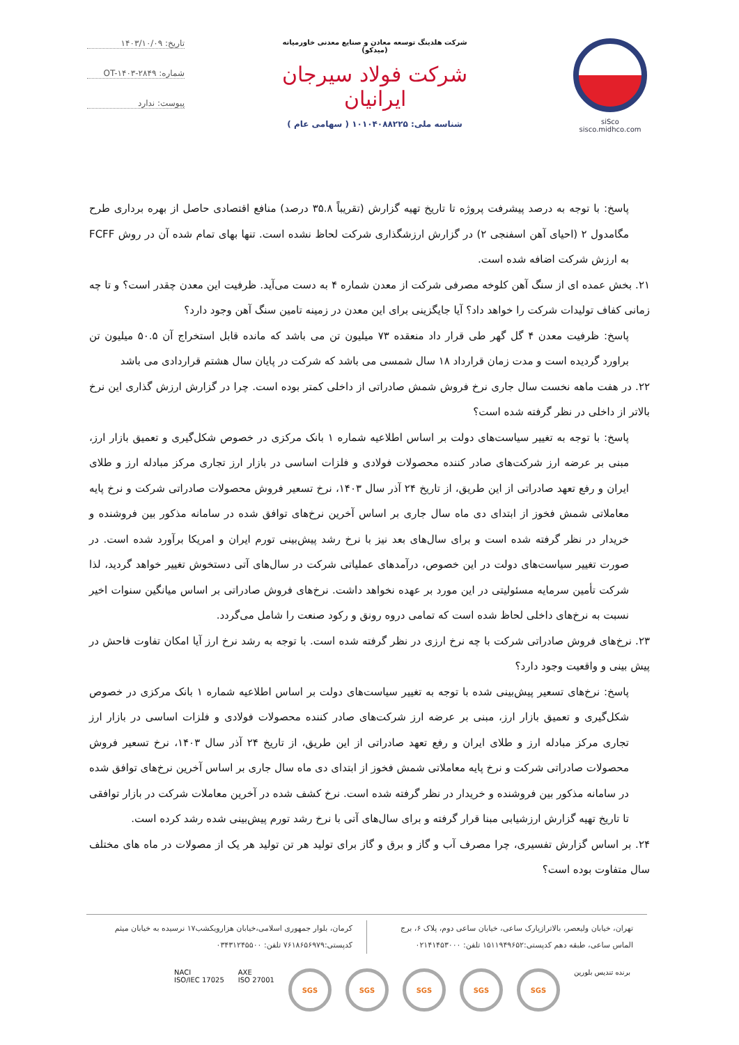siSco
sisco.midhco.com
شرکت هلدینگ توسعه معادن و صنایع معدنی خاورمیانه (میدکو)
شرکت فولاد سیرجان ایرانیان
شناسه ملی: ۱۰۱۰۴۰۸۸۲۲۵ ( سهامی عام )
تاریخ: ۱۴۰۳/۱۰/۰۹
شماره: OT-۱۴۰۳-۲۸۴۹
پیوست: ندارد
پاسخ: با توجه به درصد پیشرفت پروژه تا تاریخ تهیه گزارش (تقریباً ۳۵.۸ درصد) منافع اقتصادی حاصل از بهره برداری طرح مگامدول ۲ (احیای آهن اسفنجی ۲) در گزارش ارزشگذاری شرکت لحاظ نشده است. تنها بهای تمام شده آن در روش FCFF به ارزش شرکت اضافه شده است.
۲۱. بخش عمده ای از سنگ آهن کلوخه مصرفی شرکت از معدن شماره ۴ به دست می‌آید. ظرفیت این معدن چقدر است؟ و تا چه زمانی کفاف تولیدات شرکت را خواهد داد؟ آیا جایگزینی برای این معدن در زمینه تامین سنگ آهن وجود دارد؟
پاسخ: ظرفیت معدن ۴ گل گهر طی قرار داد منعقده ۷۳ میلیون تن می باشد که مانده قابل استخراج آن ۵۰.۵ میلیون تن براورد گردیده است و مدت زمان قرارداد ۱۸ سال شمسی می باشد که شرکت در پایان سال هشتم قراردادی می باشد
۲۲. در هفت ماهه نخست سال جاری نرخ فروش شمش صادراتی از داخلی کمتر بوده است. چرا در گزارش ارزش گذاری این نرخ بالاتر از داخلی در نظر گرفته شده است؟
پاسخ: با توجه به تغییر سیاست‌های دولت بر اساس اطلاعیه شماره ۱ بانک مرکزی در خصوص شکل‌گیری و تعمیق بازار ارز، مبنی بر عرضه ارز شرکت‌های صادر کننده محصولات فولادی و فلزات اساسی در بازار ارز تجاری مرکز مبادله ارز و طلای ایران و رفع تعهد صادراتی از این طریق، از تاریخ ۲۴ آذر سال ۱۴۰۳، نرخ تسعیر فروش محصولات صادراتی شرکت و نرخ پایه معاملاتی شمش فخوز از ابتدای دی ماه سال جاری بر اساس آخرین نرخ‌های توافق شده در سامانه مذکور بین فروشنده و خریدار در نظر گرفته شده است و برای سال‌های بعد نیز با نرخ رشد پیش‌بینی تورم ایران و امریکا برآورد شده است. در صورت تغییر سیاست‌های دولت در این خصوص، درآمدهای عملیاتی شرکت در سال‌های آتی دستخوش تغییر خواهد گردید، لذا شرکت تأمین سرمایه مسئولیتی در این مورد بر عهده نخواهد داشت. نرخ‌های فروش صادراتی بر اساس میانگین سنوات اخیر نسبت به نرخ‌های داخلی لحاظ شده است که تمامی دروه رونق و رکود صنعت را شامل می‌گردد.
۲۳. نرخ‌های فروش صادراتی شرکت با چه نرخ ارزی در نظر گرفته شده است. با توجه به رشد نرخ ارز آیا امکان تفاوت فاحش در پیش بینی و واقعیت وجود دارد؟
پاسخ: نرخ‌های تسعیر پیش‌بینی شده با توجه به تغییر سیاست‌های دولت بر اساس اطلاعیه شماره ۱ بانک مرکزی در خصوص شکل‌گیری و تعمیق بازار ارز، مبنی بر عرضه ارز شرکت‌های صادر کننده محصولات فولادی و فلزات اساسی در بازار ارز تجاری مرکز مبادله ارز و طلای ایران و رفع تعهد صادراتی از این طریق، از تاریخ ۲۴ آذر سال ۱۴۰۳، نرخ تسعیر فروش محصولات صادراتی شرکت و نرخ پایه معاملاتی شمش فخوز از ابتدای دی ماه سال جاری بر اساس آخرین نرخ‌های توافق شده در سامانه مذکور بین فروشنده و خریدار در نظر گرفته شده است. نرخ کشف شده در آخرین معاملات شرکت در بازار توافقی تا تاریخ تهیه گزارش ارزشیابی مبنا قرار گرفته و برای سال‌های آتی با نرخ رشد تورم پیش‌بینی شده رشد کرده است.
۲۴. بر اساس گزارش تفسیری، چرا مصرف آب و گاز و برق و گاز برای تولید هر تن تولید هر یک از مصولات در ماه های مختلف سال متفاوت بوده است؟
تهران، خیابان ولیعصر، بالاترازپارک ساعی، خیابان ساعی دوم، پلاک ۶، برج الماس ساعی، طبقه دهم کدپستی:۱۵۱۱۹۴۹۶۵۲ تلفن: ۰۲۱۴۱۴۵۳۰۰۰
کرمان، بلوار جمهوری اسلامی،خیابان هزارویکشب۱۷ نرسیده به خیابان میثم کدپستی:۷۶۱۸۶۵۶۹۷۹ تلفن: ۰۳۴۳۱۲۴۵۵۰۰
NACI
ISO/IEC 17025
AXE
ISO 27001
SGS SGS SGS SGS SGS
برنده تندیس بلورین